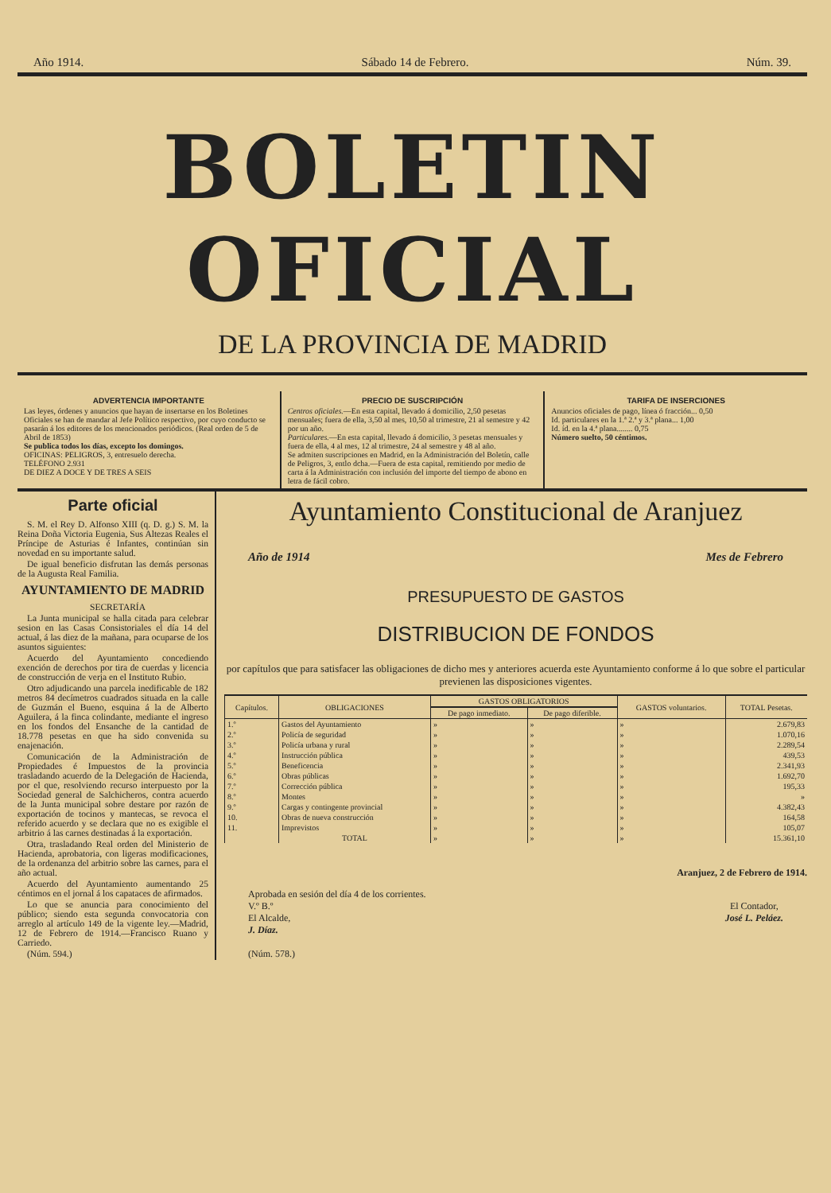Año 1914. Sábado 14 de Febrero. Núm. 39.
BOLETIN OFICIAL
DE LA PROVINCIA DE MADRID
ADVERTENCIA IMPORTANTE
Las leyes, órdenes y anuncios que hayan de insertarse en los Boletines Oficiales se han de mandar al Jefe Político respectivo, por cuyo conducto se pasarán á los editores de los mencionados periódicos. (Real orden de 5 de Abril de 1853)
Se publica todos los días, excepto los domingos.
OFICINAS: PELIGROS, 3, entresuelo derecha.
TELÉFONO 2.931
DE DIEZ A DOCE Y DE TRES A SEIS
PRECIO DE SUSCRIPCIÓN
Centros oficiales.—En esta capital, llevado á domicilio, 2,50 pesetas mensuales; fuera de ella, 3,50 al mes, 10,50 al trimestre, 21 al semestre y 42 por un año.
Particulares.—En esta capital, llevado á domicilio, 3 pesetas mensuales y fuera de ella, 4 al mes, 12 al trimestre, 24 al semestre y 48 al año.
Se admiten suscripciones en Madrid, en la Administración del Boletín, calle de Peligros, 3, entlo dcha.—Fuera de esta capital, remitiendo por medio de carta á la Administración con inclusión del importe del tiempo de abono en letra de fácil cobro.
TARIFA DE INSERCIONES
Anuncios oficiales de pago, línea ó fracción... 0,50
Id. particulares en la 1.ª 2.ª y 3.ª plana... 1,00
Id. íd. en la 4.ª plana........ 0,75
Número suelto, 50 céntimos.
Parte oficial
S. M. el Rey D. Alfonso XIII (q. D. g.) S. M. la Reina Doña Victoria Eugenia, Sus Altezas Reales el Príncipe de Asturias é Infantes, continúan sin novedad en su importante salud.
De igual beneficio disfrutan las demás personas de la Augusta Real Familia.
AYUNTAMIENTO DE MADRID
SECRETARÍA
La Junta municipal se halla citada para celebrar sesion en las Casas Consistoriales el día 14 del actual, á las diez de la mañana, para ocuparse de los asuntos siguientes:
Acuerdo del Ayuntamiento concediendo exención de derechos por tira de cuerdas y licencia de construcción de verja en el Instituto Rubio.
Otro adjudicando una parcela inedificable de 182 metros 84 decímetros cuadrados situada en la calle de Guzmán el Bueno, esquina á la de Alberto Aguilera, á la finca colindante, mediante el ingreso en los fondos del Ensanche de la cantidad de 18.778 pesetas en que ha sido convenida su enajenación.
Comunicación de la Administración de Propiedades é Impuestos de la provincia trasladando acuerdo de la Delegación de Hacienda, por el que, resolviendo recurso interpuesto por la Sociedad general de Salchicheros, contra acuerdo de la Junta municipal sobre destare por razón de exportación de tocinos y mantecas, se revoca el referido acuerdo y se declara que no es exigible el arbitrio á las carnes destinadas á la exportación.
Otra, trasladando Real orden del Ministerio de Hacienda, aprobatoria, con ligeras modificaciones, de la ordenanza del arbitrio sobre las carnes, para el año actual.
Acuerdo del Ayuntamiento aumentando 25 céntimos en el jornal á los capataces de afirmados.
Lo que se anuncia para conocimiento del público; siendo esta segunda convocatoria con arreglo al artículo 149 de la vigente ley.—Madrid, 12 de Febrero de 1914.—Francisco Ruano y Carriedo.
(Núm. 594.)
Ayuntamiento Constitucional de Aranjuez
Año de 1914 Mes de Febrero
PRESUPUESTO DE GASTOS
DISTRIBUCION DE FONDOS
por capítulos que para satisfacer las obligaciones de dicho mes y anteriores acuerda este Ayuntamiento conforme á lo que sobre el particular previenen las disposiciones vigentes.
| Capítulos. | OBLIGACIONES | GASTOS OBLIGATORIOS | | GASTOS voluntarios. | TOTAL Pesetas. |
| --- | --- | --- | --- | --- | --- |
| | | De pago inmediato. | De pago diferible. | | |
| 1.º | Gastos del Ayuntamiento | » | » | » | 2.679,83 |
| 2.º | Policía de seguridad | » | » | » | 1.070,16 |
| 3.º | Policía urbana y rural | » | » | » | 2.289,54 |
| 4.º | Instrucción pública | » | » | » | 439,53 |
| 5.º | Beneficencia | » | » | » | 2.341,93 |
| 6.º | Obras públicas | » | » | » | 1.692,70 |
| 7.º | Corrección pública | » | » | » | 195,33 |
| 8.º | Montes | » | » | » | » |
| 9.º | Cargas y contingente provincial | » | » | » | 4.382,43 |
| 10. | Obras de nueva construcción | » | » | » | 164,58 |
| 11. | Imprevistos | » | » | » | 105,07 |
| | TOTAL | » | » | » | 15.361,10 |
Aranjuez, 2 de Febrero de 1914.
Aprobada en sesión del día 4 de los corrientes.
V.º B.º
El Alcalde,
J. Díaz.
(Núm. 578.)
El Contador,
José L. Peláez.